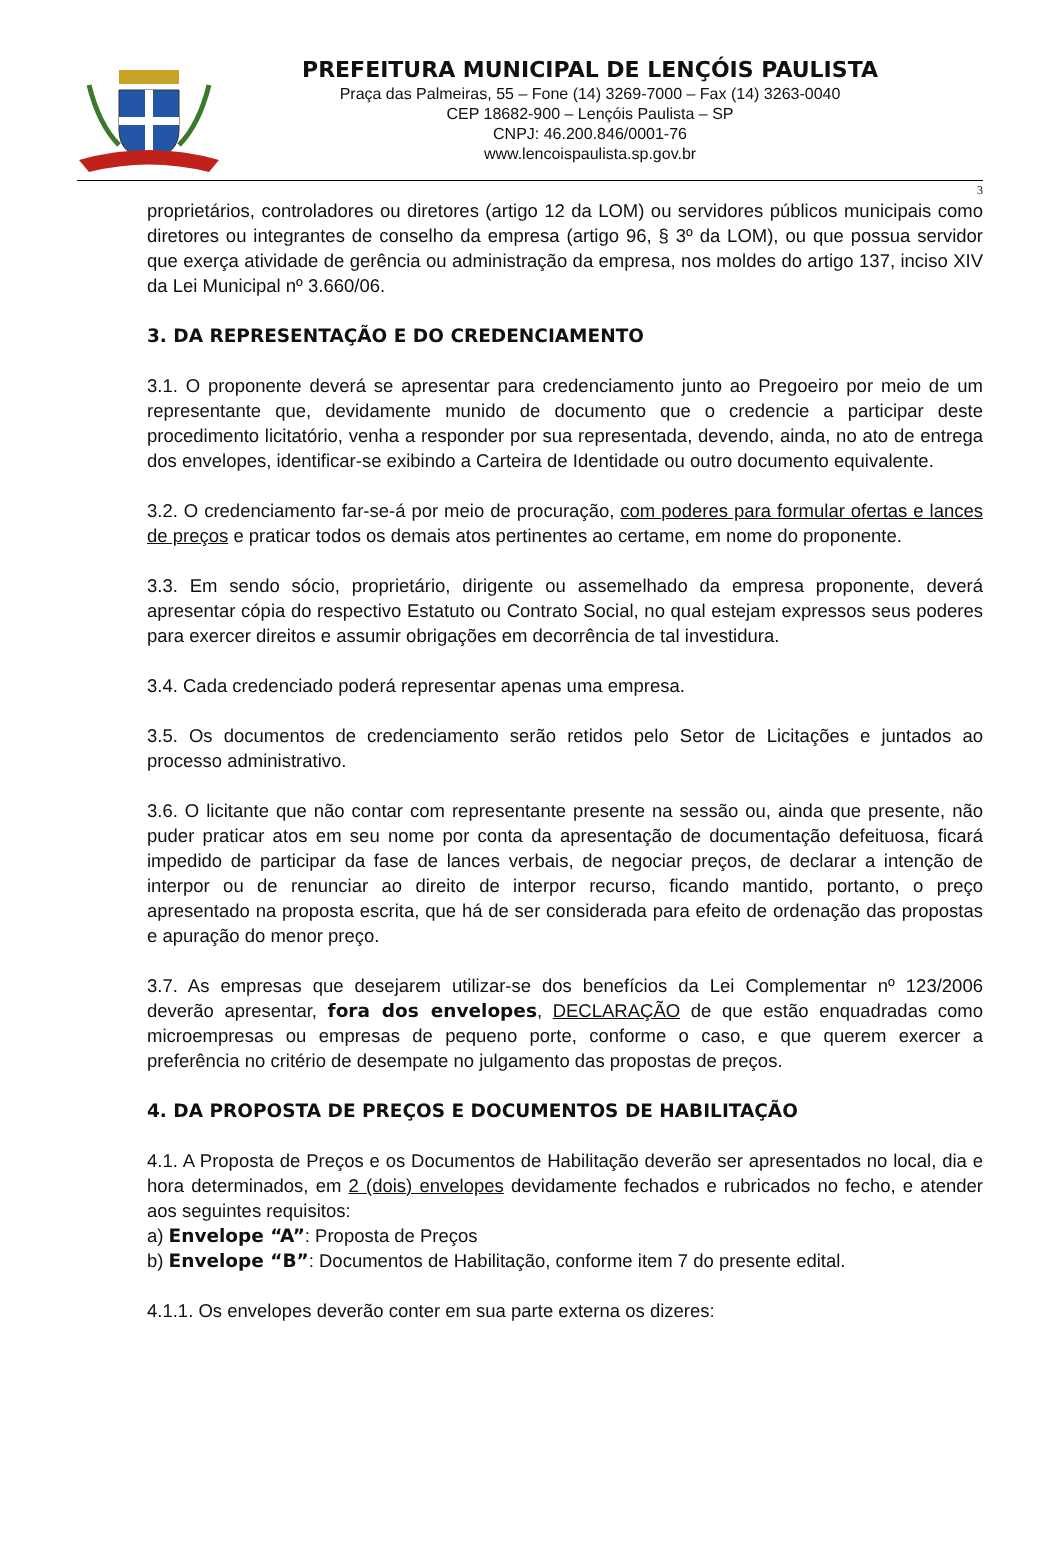PREFEITURA MUNICIPAL DE LENÇÓIS PAULISTA
Praça das Palmeiras, 55 – Fone (14) 3269-7000 – Fax (14) 3263-0040
CEP 18682-900 – Lençóis Paulista – SP
CNPJ: 46.200.846/0001-76
www.lencoispaulista.sp.gov.br
3
proprietários, controladores ou diretores (artigo 12 da LOM) ou servidores públicos municipais como diretores ou integrantes de conselho da empresa (artigo 96, § 3º da LOM), ou que possua servidor que exerça atividade de gerência ou administração da empresa, nos moldes do artigo 137, inciso XIV da Lei Municipal nº 3.660/06.
3. DA REPRESENTAÇÃO E DO CREDENCIAMENTO
3.1. O proponente deverá se apresentar para credenciamento junto ao Pregoeiro por meio de um representante que, devidamente munido de documento que o credencie a participar deste procedimento licitatório, venha a responder por sua representada, devendo, ainda, no ato de entrega dos envelopes, identificar-se exibindo a Carteira de Identidade ou outro documento equivalente.
3.2. O credenciamento far-se-á por meio de procuração, com poderes para formular ofertas e lances de preços e praticar todos os demais atos pertinentes ao certame, em nome do proponente.
3.3. Em sendo sócio, proprietário, dirigente ou assemelhado da empresa proponente, deverá apresentar cópia do respectivo Estatuto ou Contrato Social, no qual estejam expressos seus poderes para exercer direitos e assumir obrigações em decorrência de tal investidura.
3.4. Cada credenciado poderá representar apenas uma empresa.
3.5. Os documentos de credenciamento serão retidos pelo Setor de Licitações e juntados ao processo administrativo.
3.6. O licitante que não contar com representante presente na sessão ou, ainda que presente, não puder praticar atos em seu nome por conta da apresentação de documentação defeituosa, ficará impedido de participar da fase de lances verbais, de negociar preços, de declarar a intenção de interpor ou de renunciar ao direito de interpor recurso, ficando mantido, portanto, o preço apresentado na proposta escrita, que há de ser considerada para efeito de ordenação das propostas e apuração do menor preço.
3.7. As empresas que desejarem utilizar-se dos benefícios da Lei Complementar nº 123/2006 deverão apresentar, fora dos envelopes, DECLARAÇÃO de que estão enquadradas como microempresas ou empresas de pequeno porte, conforme o caso, e que querem exercer a preferência no critério de desempate no julgamento das propostas de preços.
4. DA PROPOSTA DE PREÇOS E DOCUMENTOS DE HABILITAÇÃO
4.1. A Proposta de Preços e os Documentos de Habilitação deverão ser apresentados no local, dia e hora determinados, em 2 (dois) envelopes devidamente fechados e rubricados no fecho, e atender aos seguintes requisitos:
a) Envelope “A”: Proposta de Preços
b) Envelope “B”: Documentos de Habilitação, conforme item 7 do presente edital.
4.1.1. Os envelopes deverão conter em sua parte externa os dizeres: